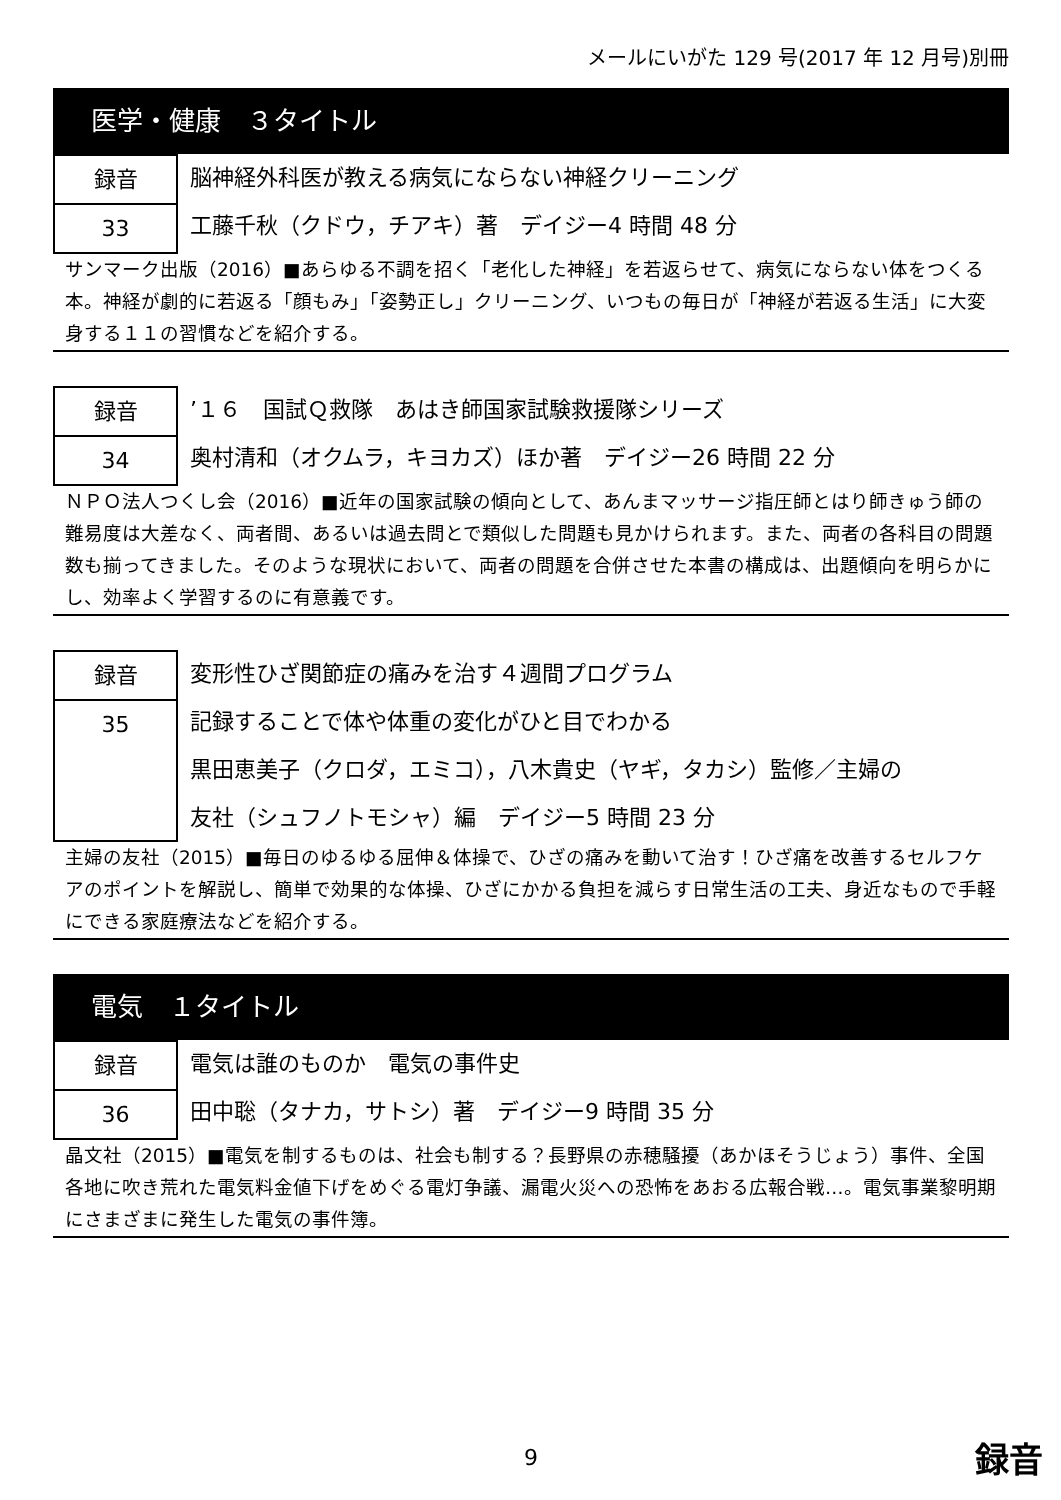メールにいがた 129 号(2017 年 12 月号)別冊
医学・健康　３タイトル
録音
33
脳神経外科医が教える病気にならない神経クリーニング
工藤千秋（クドウ，チアキ）著　デイジー4 時間 48 分
サンマーク出版（2016）■あらゆる不調を招く「老化した神経」を若返らせて、病気にならない体をつくる本。神経が劇的に若返る「顔もみ」「姿勢正し」クリーニング、いつもの毎日が「神経が若返る生活」に大変身する１１の習慣などを紹介する。
録音
34
’１６　国試Ｑ救隊　あはき師国家試験救援隊シリーズ
奥村清和（オクムラ，キヨカズ）ほか著　デイジー26 時間 22 分
ＮＰＯ法人つくし会（2016）■近年の国家試験の傾向として、あんまマッサージ指圧師とはり師きゅう師の難易度は大差なく、両者間、あるいは過去問とで類似した問題も見かけられます。また、両者の各科目の問題数も揃ってきました。そのような現状において、両者の問題を合併させた本書の構成は、出題傾向を明らかにし、効率よく学習するのに有意義です。
録音
35
変形性ひざ関節症の痛みを治す４週間プログラム
記録することで体や体重の変化がひと目でわかる
黒田恵美子（クロダ，エミコ），八木貴史（ヤギ，タカシ）監修／主婦の
友社（シュフノトモシャ）編　デイジー5 時間 23 分
主婦の友社（2015）■毎日のゆるゆる屈伸＆体操で、ひざの痛みを動いて治す！ひざ痛を改善するセルフケアのポイントを解説し、簡単で効果的な体操、ひざにかかる負担を減らす日常生活の工夫、身近なもので手軽にできる家庭療法などを紹介する。
電気　１タイトル
録音
36
電気は誰のものか　電気の事件史
田中聡（タナカ，サトシ）著　デイジー9 時間 35 分
晶文社（2015）■電気を制するものは、社会も制する？長野県の赤穂騒擾（あかほそうじょう）事件、全国各地に吹き荒れた電気料金値下げをめぐる電灯争議、漏電火災への恐怖をあおる広報合戦…。電気事業黎明期にさまざまに発生した電気の事件簿。
9 録音